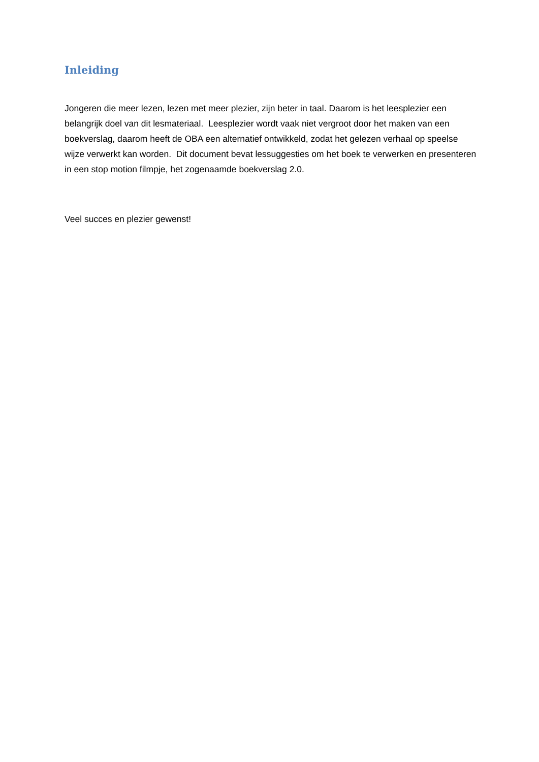Inleiding
Jongeren die meer lezen, lezen met meer plezier, zijn beter in taal. Daarom is het leesplezier een belangrijk doel van dit lesmateriaal. Leesplezier wordt vaak niet vergroot door het maken van een boekverslag, daarom heeft de OBA een alternatief ontwikkeld, zodat het gelezen verhaal op speelse wijze verwerkt kan worden. Dit document bevat lessuggesties om het boek te verwerken en presenteren in een stop motion filmpje, het zogenaamde boekverslag 2.0.
Veel succes en plezier gewenst!